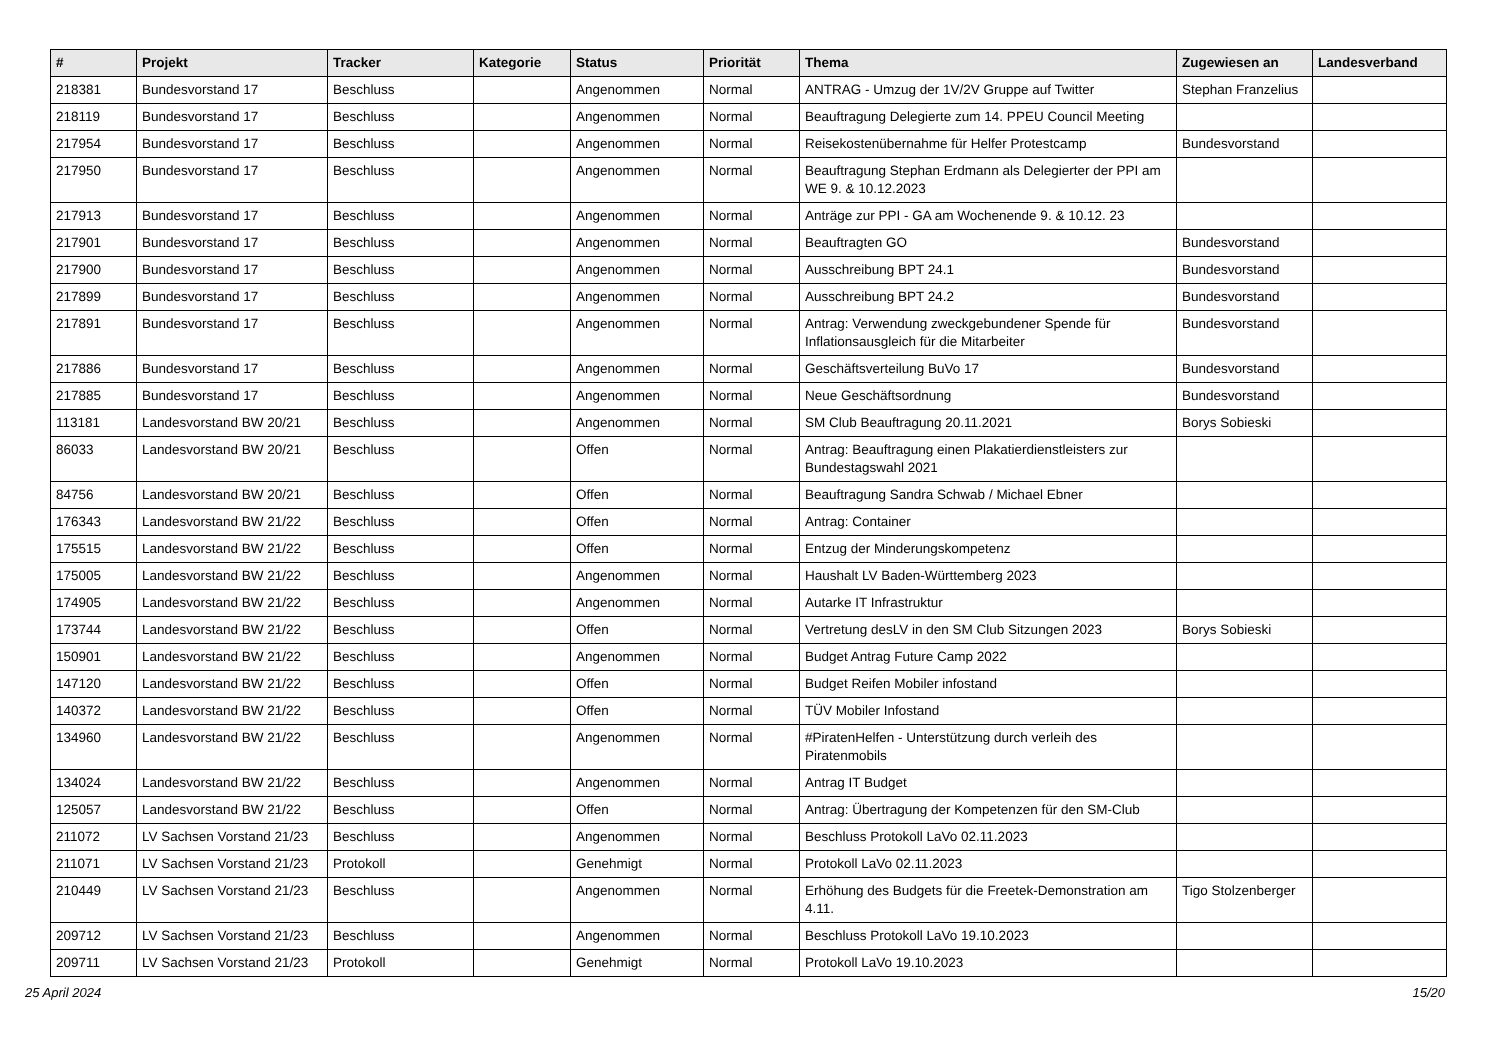| # | Projekt | Tracker | Kategorie | Status | Priorität | Thema | Zugewiesen an | Landesverband |
| --- | --- | --- | --- | --- | --- | --- | --- | --- |
| 218381 | Bundesvorstand 17 | Beschluss | | Angenommen | Normal | ANTRAG - Umzug der 1V/2V Gruppe auf Twitter | Stephan Franzelius | |
| 218119 | Bundesvorstand 17 | Beschluss | | Angenommen | Normal | Beauftragung Delegierte zum 14. PPEU Council Meeting | | |
| 217954 | Bundesvorstand 17 | Beschluss | | Angenommen | Normal | Reisekostenübernahme für Helfer Protestcamp | Bundesvorstand | |
| 217950 | Bundesvorstand 17 | Beschluss | | Angenommen | Normal | Beauftragung Stephan Erdmann als Delegierter der PPI am WE 9. & 10.12.2023 | | |
| 217913 | Bundesvorstand 17 | Beschluss | | Angenommen | Normal | Anträge zur PPI - GA am Wochenende 9. & 10.12. 23 | | |
| 217901 | Bundesvorstand 17 | Beschluss | | Angenommen | Normal | Beauftragten GO | Bundesvorstand | |
| 217900 | Bundesvorstand 17 | Beschluss | | Angenommen | Normal | Ausschreibung BPT 24.1 | Bundesvorstand | |
| 217899 | Bundesvorstand 17 | Beschluss | | Angenommen | Normal | Ausschreibung BPT 24.2 | Bundesvorstand | |
| 217891 | Bundesvorstand 17 | Beschluss | | Angenommen | Normal | Antrag: Verwendung zweckgebundener Spende für Inflationsausgleich für die Mitarbeiter | Bundesvorstand | |
| 217886 | Bundesvorstand 17 | Beschluss | | Angenommen | Normal | Geschäftsverteilung BuVo 17 | Bundesvorstand | |
| 217885 | Bundesvorstand 17 | Beschluss | | Angenommen | Normal | Neue Geschäftsordnung | Bundesvorstand | |
| 113181 | Landesvorstand BW 20/21 | Beschluss | | Angenommen | Normal | SM Club Beauftragung 20.11.2021 | Borys Sobieski | |
| 86033 | Landesvorstand BW 20/21 | Beschluss | | Offen | Normal | Antrag: Beauftragung einen Plakatierdienstleisters zur Bundestagswahl 2021 | | |
| 84756 | Landesvorstand BW 20/21 | Beschluss | | Offen | Normal | Beauftragung Sandra Schwab / Michael Ebner | | |
| 176343 | Landesvorstand BW 21/22 | Beschluss | | Offen | Normal | Antrag: Container | | |
| 175515 | Landesvorstand BW 21/22 | Beschluss | | Offen | Normal | Entzug der Minderungskompetenz | | |
| 175005 | Landesvorstand BW 21/22 | Beschluss | | Angenommen | Normal | Haushalt LV Baden-Württemberg 2023 | | |
| 174905 | Landesvorstand BW 21/22 | Beschluss | | Angenommen | Normal | Autarke IT Infrastruktur | | |
| 173744 | Landesvorstand BW 21/22 | Beschluss | | Offen | Normal | Vertretung desLV in den SM Club Sitzungen 2023 | Borys Sobieski | |
| 150901 | Landesvorstand BW 21/22 | Beschluss | | Angenommen | Normal | Budget Antrag Future Camp 2022 | | |
| 147120 | Landesvorstand BW 21/22 | Beschluss | | Offen | Normal | Budget Reifen Mobiler infostand | | |
| 140372 | Landesvorstand BW 21/22 | Beschluss | | Offen | Normal | TÜV Mobiler Infostand | | |
| 134960 | Landesvorstand BW 21/22 | Beschluss | | Angenommen | Normal | #PiratenHelfen - Unterstützung durch verleih des Piratenmobils | | |
| 134024 | Landesvorstand BW 21/22 | Beschluss | | Angenommen | Normal | Antrag IT Budget | | |
| 125057 | Landesvorstand BW 21/22 | Beschluss | | Offen | Normal | Antrag: Übertragung der Kompetenzen für den SM-Club | | |
| 211072 | LV Sachsen Vorstand 21/23 | Beschluss | | Angenommen | Normal | Beschluss Protokoll LaVo 02.11.2023 | | |
| 211071 | LV Sachsen Vorstand 21/23 | Protokoll | | Genehmigt | Normal | Protokoll LaVo 02.11.2023 | | |
| 210449 | LV Sachsen Vorstand 21/23 | Beschluss | | Angenommen | Normal | Erhöhung des Budgets für die Freetek-Demonstration am 4.11. | Tigo Stolzenberger | |
| 209712 | LV Sachsen Vorstand 21/23 | Beschluss | | Angenommen | Normal | Beschluss Protokoll LaVo 19.10.2023 | | |
| 209711 | LV Sachsen Vorstand 21/23 | Protokoll | | Genehmigt | Normal | Protokoll LaVo 19.10.2023 | | |
25 April 2024 15/20